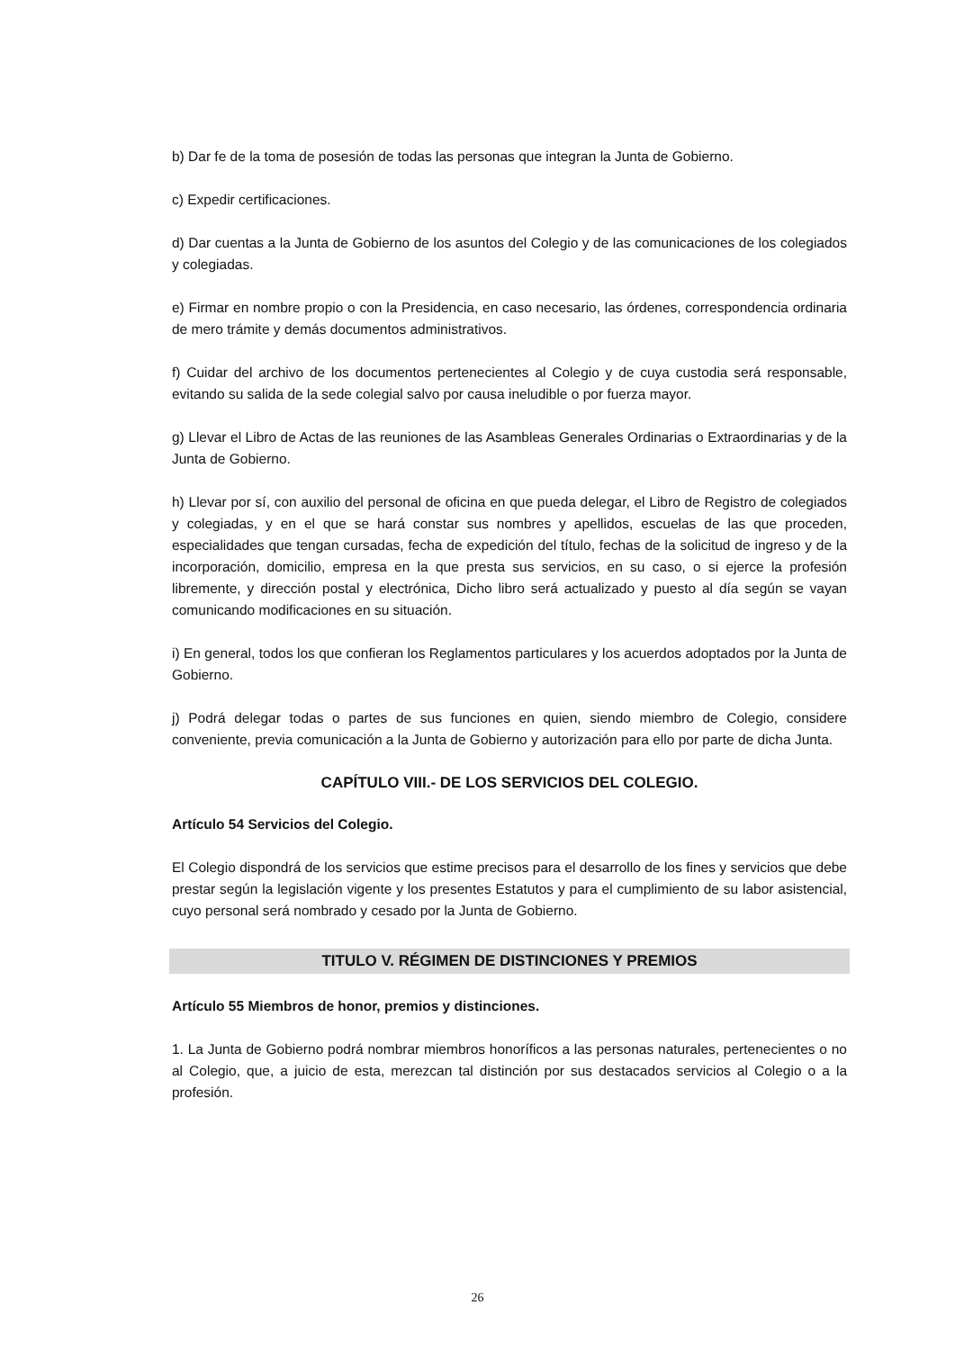b) Dar fe de la toma de posesión de todas las personas que integran la Junta de Gobierno.
c) Expedir certificaciones.
d) Dar cuentas a la Junta de Gobierno de los asuntos del Colegio y de las comunicaciones de los colegiados y colegiadas.
e) Firmar en nombre propio o con la Presidencia, en caso necesario, las órdenes, correspondencia ordinaria de mero trámite y demás documentos administrativos.
f) Cuidar del archivo de los documentos pertenecientes al Colegio y de cuya custodia será responsable, evitando su salida de la sede colegial salvo por causa ineludible o por fuerza mayor.
g) Llevar el Libro de Actas de las reuniones de las Asambleas Generales Ordinarias o Extraordinarias y de la Junta de Gobierno.
h) Llevar por sí, con auxilio del personal de oficina en que pueda delegar, el Libro de Registro de colegiados y colegiadas, y en el que se hará constar sus nombres y apellidos, escuelas de las que proceden, especialidades que tengan cursadas, fecha de expedición del título, fechas de la solicitud de ingreso y de la incorporación, domicilio, empresa en la que presta sus servicios, en su caso, o si ejerce la profesión libremente, y dirección postal y electrónica, Dicho libro será actualizado y puesto al día según se vayan comunicando modificaciones en su situación.
i) En general, todos los que confieran los Reglamentos particulares y los acuerdos adoptados por la Junta de Gobierno.
j) Podrá delegar todas o partes de sus funciones en quien, siendo miembro de Colegio, considere conveniente, previa comunicación a la Junta de Gobierno y autorización para ello por parte de dicha Junta.
CAPÍTULO VIII.- DE LOS SERVICIOS DEL COLEGIO.
Artículo 54 Servicios del Colegio.
El Colegio dispondrá de los servicios que estime precisos para el desarrollo de los fines y servicios que debe prestar según la legislación vigente y los presentes Estatutos y para el cumplimiento de su labor asistencial, cuyo personal será nombrado y cesado por la Junta de Gobierno.
TITULO V. RÉGIMEN DE DISTINCIONES Y PREMIOS
Artículo 55 Miembros de honor, premios y distinciones.
1. La Junta de Gobierno podrá nombrar miembros honoríficos a las personas naturales, pertenecientes o no al Colegio, que, a juicio de esta, merezcan tal distinción por sus destacados servicios al Colegio o a la profesión.
26